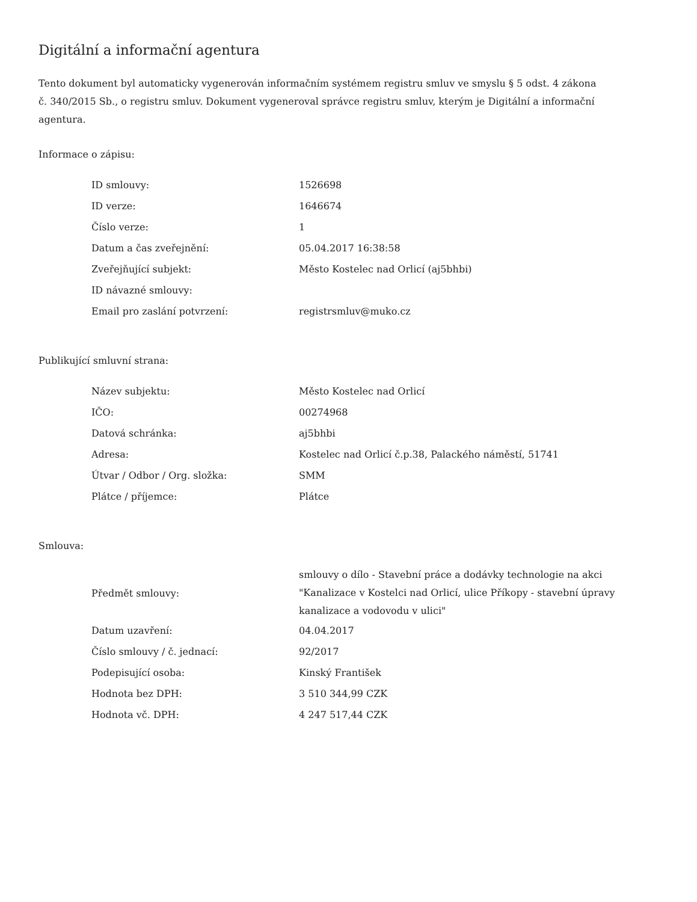Digitální a informační agentura
Tento dokument byl automaticky vygenerován informačním systémem registru smluv ve smyslu § 5 odst. 4 zákona
č. 340/2015 Sb., o registru smluv. Dokument vygeneroval správce registru smluv, kterým je Digitální a informační agentura.
Informace o zápisu:
| ID smlouvy: | 1526698 |
| ID verze: | 1646674 |
| Číslo verze: | 1 |
| Datum a čas zveřejnění: | 05.04.2017 16:38:58 |
| Zveřejňující subjekt: | Město Kostelec nad Orlicí (aj5bhbi) |
| ID návazné smlouvy: | |
| Email pro zaslání potvrzení: | registrsmluv@muko.cz |
Publikující smluvní strana:
| Název subjektu: | Město Kostelec nad Orlicí |
| IČO: | 00274968 |
| Datová schránka: | aj5bhbi |
| Adresa: | Kostelec nad Orlicí č.p.38, Palackého náměstí, 51741 |
| Útvar / Odbor / Org. složka: | SMM |
| Plátce / příjemce: | Plátce |
Smlouva:
| Předmět smlouvy: | smlouvy o dílo - Stavební práce a dodávky technologie na akci "Kanalizace v Kostelci nad Orlicí, ulice Příkopy - stavební úpravy kanalizace a vodovodu v ulici" |
| Datum uzavření: | 04.04.2017 |
| Číslo smlouvy / č. jednací: | 92/2017 |
| Podepisující osoba: | Kinský František |
| Hodnota bez DPH: | 3 510 344,99 CZK |
| Hodnota vč. DPH: | 4 247 517,44 CZK |